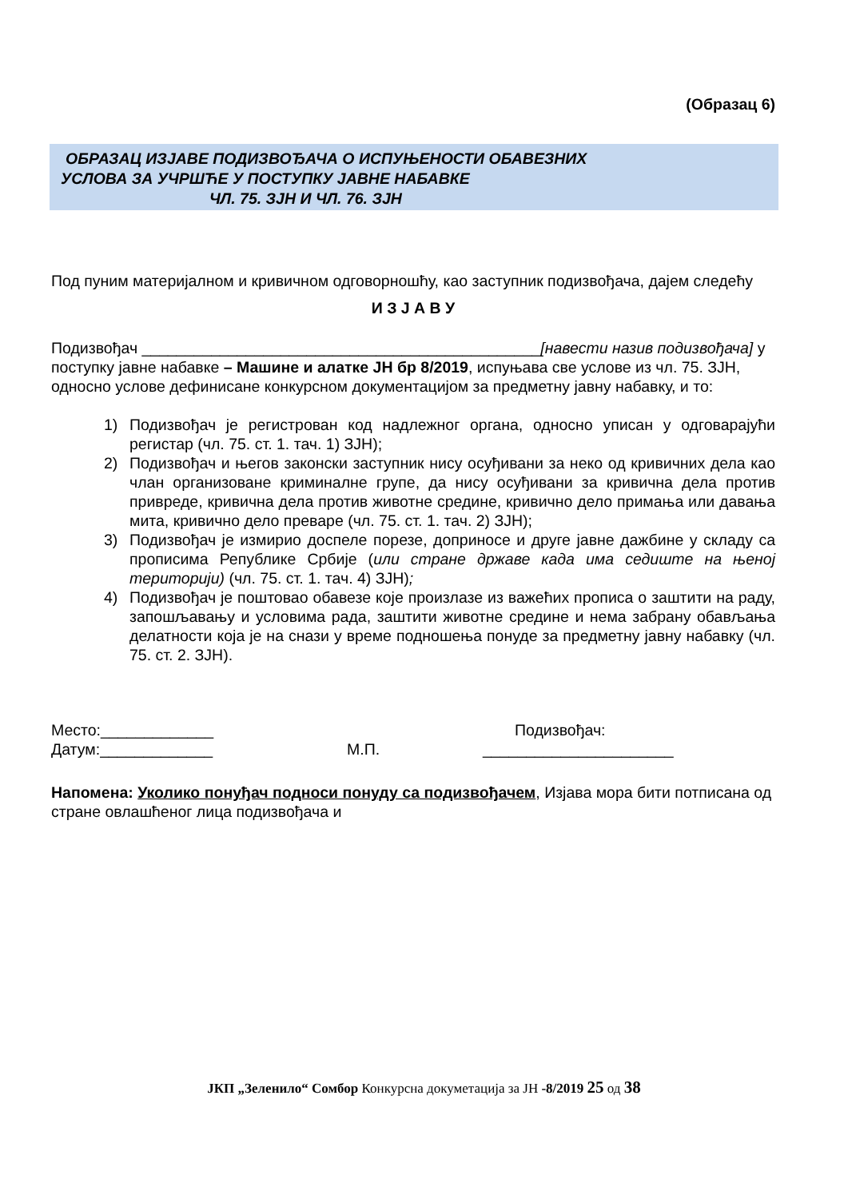(Образац 6)
ОБРАЗАЦ ИЗЈАВЕ ПОДИЗВОЂАЧА О ИСПУЊЕНОСТИ ОБАВЕЗНИХ
УСЛОВА ЗА УЧРШЋЕ У ПОСТУПКУ ЈАВНЕ НАБАВКЕ
ЧЛ. 75. ЗЈН И ЧЛ. 76. ЗЈН
Под пуним материјалном и кривичном одговорношћу, као заступник подизвођача, дајем следећу
И З Ј А В У
Подизвођач ______________________________________________[навести назив подизвођача] у поступку јавне набавке – Машине и алатке ЈН бр 8/2019, испуњава све услове из чл. 75. ЗЈН, односно услове дефинисане конкурсном документацијом за предметну јавну набавку, и то:
1) Подизвођач је регистрован код надлежног органа, односно уписан у одговарајући регистар (чл. 75. ст. 1. тач. 1) ЗЈН);
2) Подизвођач и његов законски заступник нису осуђивани за неко од кривичних дела као члан организоване криминалне групе, да нису осуђивани за кривична дела против привреде, кривична дела против животне средине, кривично дело примања или давања мита, кривично дело преваре (чл. 75. ст. 1. тач. 2) ЗЈН);
3) Подизвођач је измирио доспеле порезе, доприносе и друге јавне дажбине у складу са прописима Републике Србије (или стране државе када има седиште на њеној територији) (чл. 75. ст. 1. тач. 4) ЗЈН);
4) Подизвођач је поштовао обавезе које произлазе из важећих прописа о заштити на раду, запошљавању и условима рада, заштити животне средине и нема забрану обављања делатности која је на снази у време подношења понуде за предметну јавну набавку (чл. 75. ст. 2. ЗЈН).
Место:_____________ Подизвођач:
Датум:_____________ М.П. ______________________
Напомена: Уколико понуђач подноси понуду са подизвођачем, Изјава мора бити потписана од стране овлашћеног лица подизвођача и
ЈКП „Зеленило“ Сомбор Конкурсна докуметација за ЈН -8/2019 25 од 38